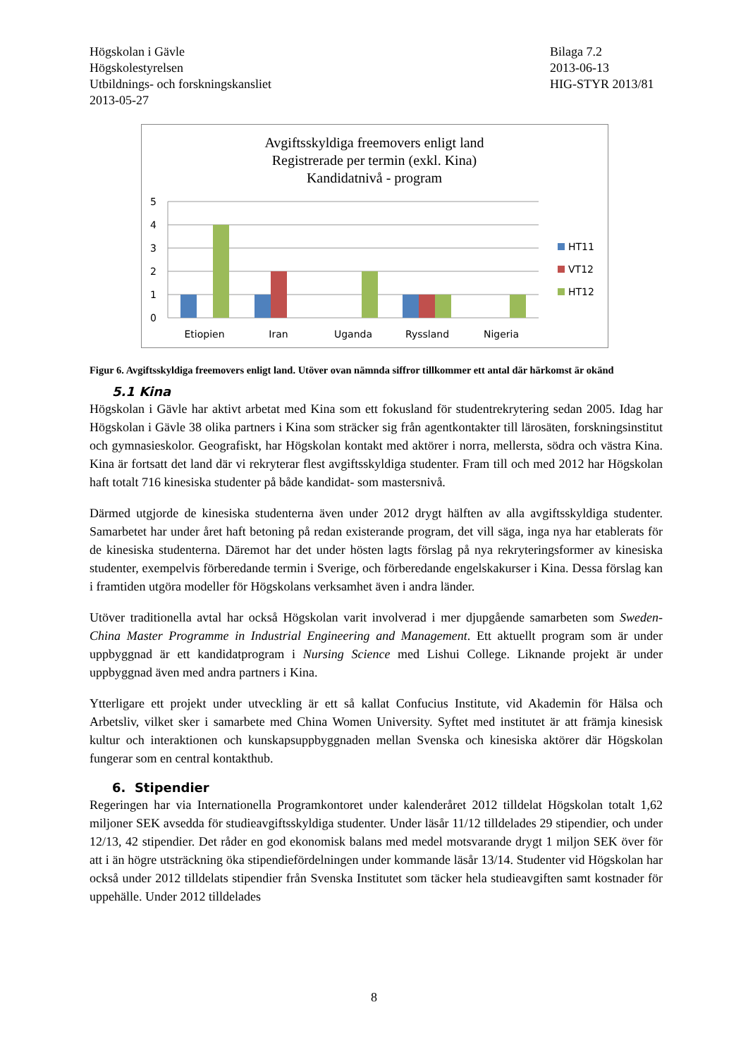Högskolan i Gävle
Högskolestyrelsen
Utbildnings- och forskningskansliet
2013-05-27
Bilaga 7.2
2013-06-13
HIG-STYR 2013/81
Avgiftsskyldiga freemovers enligt land
Registrerade per termin (exkl. Kina)
Kandidatnivå - program
5
4
3
2
1
0
Etiopien
Iran
Uganda
Ryssland
Nigeria
HT11
VT12
HT12
Figur 6. Avgiftsskyldiga freemovers enligt land. Utöver ovan nämnda siffror tillkommer ett antal där härkomst är okänd
5.1 Kina
Högskolan i Gävle har aktivt arbetat med Kina som ett fokusland för studentrekrytering sedan 2005. Idag har Högskolan i Gävle 38 olika partners i Kina som sträcker sig från agentkontakter till lärosäten, forskningsinstitut och gymnasieskolor. Geografiskt, har Högskolan kontakt med aktörer i norra, mellersta, södra och västra Kina. Kina är fortsatt det land där vi rekryterar flest avgiftsskyldiga studenter. Fram till och med 2012 har Högskolan haft totalt 716 kinesiska studenter på både kandidat- som mastersnivå.
Därmed utgjorde de kinesiska studenterna även under 2012 drygt hälften av alla avgiftsskyldiga studenter. Samarbetet har under året haft betoning på redan existerande program, det vill säga, inga nya har etablerats för de kinesiska studenterna. Däremot har det under hösten lagts förslag på nya rekryteringsformer av kinesiska studenter, exempelvis förberedande termin i Sverige, och förberedande engelskakurser i Kina. Dessa förslag kan i framtiden utgöra modeller för Högskolans verksamhet även i andra länder.
Utöver traditionella avtal har också Högskolan varit involverad i mer djupgående samarbeten som Sweden-China Master Programme in Industrial Engineering and Management. Ett aktuellt program som är under uppbyggnad är ett kandidatprogram i Nursing Science med Lishui College. Liknande projekt är under uppbyggnad även med andra partners i Kina.
Ytterligare ett projekt under utveckling är ett så kallat Confucius Institute, vid Akademin för Hälsa och Arbetsliv, vilket sker i samarbete med China Women University. Syftet med institutet är att främja kinesisk kultur och interaktionen och kunskapsuppbyggnaden mellan Svenska och kinesiska aktörer där Högskolan fungerar som en central kontakthub.
6. Stipendier
Regeringen har via Internationella Programkontoret under kalenderåret 2012 tilldelat Högskolan totalt 1,62 miljoner SEK avsedda för studieavgiftsskyldiga studenter. Under läsår 11/12 tilldelades 29 stipendier, och under 12/13, 42 stipendier. Det råder en god ekonomisk balans med medel motsvarande drygt 1 miljon SEK över för att i än högre utsträckning öka stipendiefördelningen under kommande läsår 13/14. Studenter vid Högskolan har också under 2012 tilldelats stipendier från Svenska Institutet som täcker hela studieavgiften samt kostnader för uppehälle. Under 2012 tilldelades
8